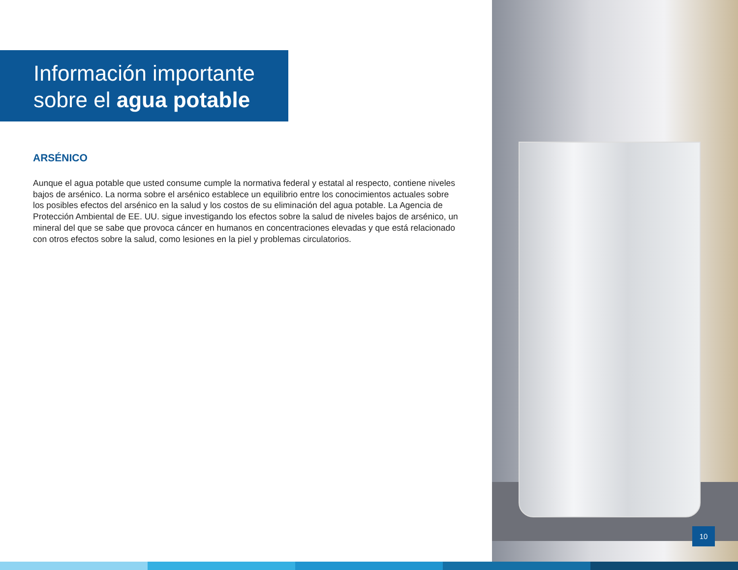Información importante
sobre el agua potable
ARSÉNICO
Aunque el agua potable que usted consume cumple la normativa federal y estatal al respecto, contiene niveles bajos de arsénico. La norma sobre el arsénico establece un equilibrio entre los conocimientos actuales sobre los posibles efectos del arsénico en la salud y los costos de su eliminación del agua potable. La Agencia de Protección Ambiental de EE. UU. sigue investigando los efectos sobre la salud de niveles bajos de arsénico, un mineral del que se sabe que provoca cáncer en humanos en concentraciones elevadas y que está relacionado con otros efectos sobre la salud, como lesiones en la piel y problemas circulatorios.
10